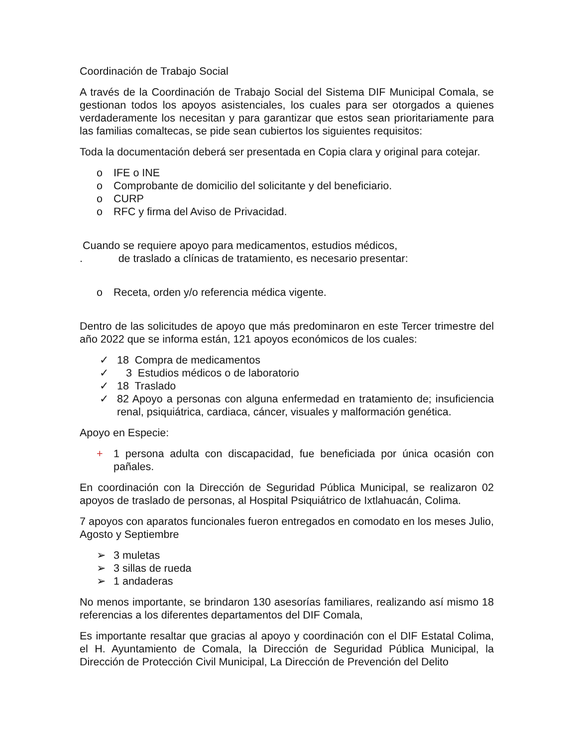Coordinación de Trabajo Social
A través de la Coordinación de Trabajo Social del Sistema DIF Municipal Comala, se gestionan todos los apoyos asistenciales, los cuales para ser otorgados a quienes verdaderamente los necesitan y para garantizar que estos sean prioritariamente para las familias comaltecas, se pide sean cubiertos los siguientes requisitos:
Toda la documentación deberá ser presentada en Copia clara y original para cotejar.
o IFE o INE
o Comprobante de domicilio del solicitante y del beneficiario.
o CURP
o RFC y firma del Aviso de Privacidad.
Cuando se requiere apoyo para medicamentos, estudios médicos,
. de traslado a clínicas de tratamiento, es necesario presentar:
o Receta, orden y/o referencia médica vigente.
Dentro de las solicitudes de apoyo que más predominaron en este Tercer trimestre del año 2022 que se informa están, 121 apoyos económicos de los cuales:
✓ 18 Compra de medicamentos
✓ 3 Estudios médicos o de laboratorio
✓ 18 Traslado
✓ 82 Apoyo a personas con alguna enfermedad en tratamiento de; insuficiencia renal, psiquiátrica, cardiaca, cáncer, visuales y malformación genética.
Apoyo en Especie:
+ 1 persona adulta con discapacidad, fue beneficiada por única ocasión con pañales.
En coordinación con la Dirección de Seguridad Pública Municipal, se realizaron 02 apoyos de traslado de personas, al Hospital Psiquiátrico de Ixtlahuacán, Colima.
7 apoyos con aparatos funcionales fueron entregados en comodato en los meses Julio, Agosto y Septiembre
➢ 3 muletas
➢ 3 sillas de rueda
➢ 1 andaderas
No menos importante, se brindaron 130 asesorías familiares, realizando así mismo 18 referencias a los diferentes departamentos del DIF Comala,
Es importante resaltar que gracias al apoyo y coordinación con el DIF Estatal Colima, el H. Ayuntamiento de Comala, la Dirección de Seguridad Pública Municipal, la Dirección de Protección Civil Municipal, La Dirección de Prevención del Delito